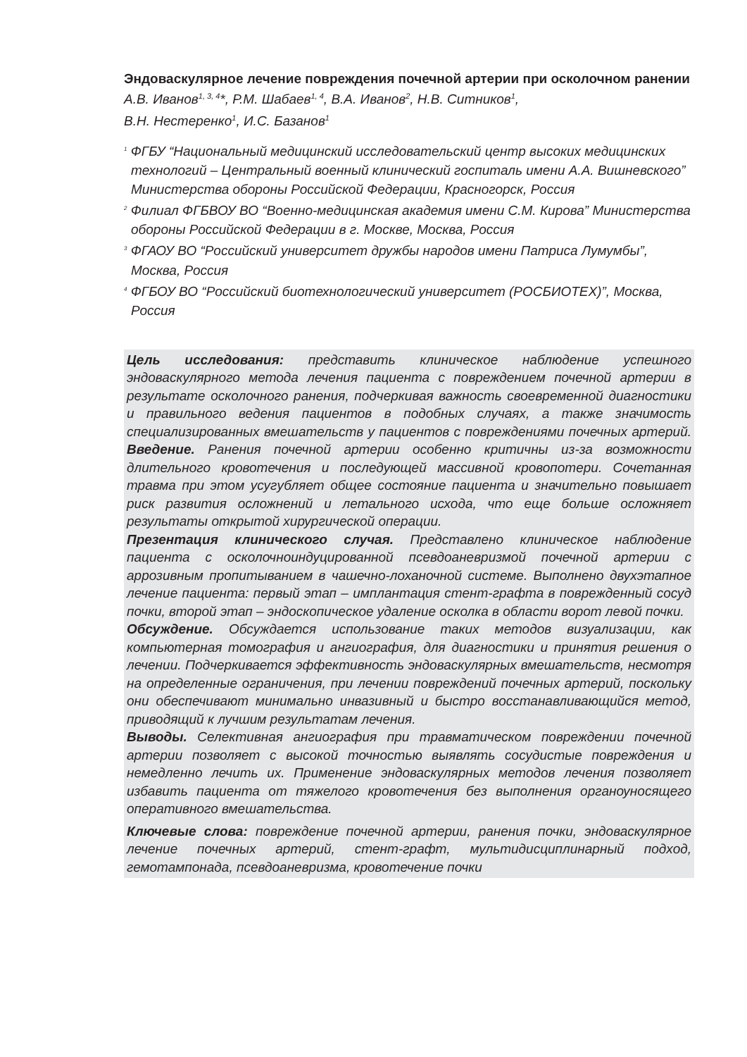Эндоваскулярное лечение повреждения почечной артерии при осколочном ранении
А.В. Иванов<sup>1, 3, 4</sup>*, Р.М. Шабаев<sup>1, 4</sup>, В.А. Иванов<sup>2</sup>, Н.В. Ситников<sup>1</sup>,
В.Н. Нестеренко<sup>1</sup>, И.С. Базанов<sup>1</sup>
<sup>1</sup> ФГБУ “Национальный медицинский исследовательский центр высоких медицинских технологий – Центральный военный клинический госпиталь имени А.А. Вишневского” Министерства обороны Российской Федерации, Красногорск, Россия
<sup>2</sup> Филиал ФГБВОУ ВО “Военно-медицинская академия имени С.М. Кирова” Министерства обороны Российской Федерации в г. Москве, Москва, Россия
<sup>3</sup> ФГАОУ ВО “Российский университет дружбы народов имени Патриса Лумумбы”, Москва, Россия
<sup>4</sup> ФГБОУ ВО “Российский биотехнологический университет (РОСБИОТЕХ)”, Москва, Россия
Цель исследования: представить клиническое наблюдение успешного эндоваскулярного метода лечения пациента с повреждением почечной артерии в результате осколочного ранения, подчеркивая важность своевременной диагностики и правильного ведения пациентов в подобных случаях, а также значимость специализированных вмешательств у пациентов с повреждениями почечных артерий. Введение. Ранения почечной артерии особенно критичны из-за возможности длительного кровотечения и последующей массивной кровопотери. Сочетанная травма при этом усугубляет общее состояние пациента и значительно повышает риск развития осложнений и летального исхода, что еще больше осложняет результаты открытой хирургической операции.
Презентация клинического случая. Представлено клиническое наблюдение пациента с осколочноиндуцированной псевдоаневризмой почечной артерии с аррозивным пропитыванием в чашечно-лоханочной системе. Выполнено двухэтапное лечение пациента: первый этап – имплантация стент-графта в поврежденный сосуд почки, второй этап – эндоскопическое удаление осколка в области ворот левой почки.
Обсуждение. Обсуждается использование таких методов визуализации, как компьютерная томография и ангиография, для диагностики и принятия решения о лечении. Подчеркивается эффективность эндоваскулярных вмешательств, несмотря на определенные ограничения, при лечении повреждений почечных артерий, поскольку они обеспечивают минимально инвазивный и быстро восстанавливающийся метод, приводящий к лучшим результатам лечения.
Выводы. Селективная ангиография при травматическом повреждении почечной артерии позволяет с высокой точностью выявлять сосудистые повреждения и немедленно лечить их. Применение эндоваскулярных методов лечения позволяет избавить пациента от тяжелого кровотечения без выполнения органоуносящего оперативного вмешательства.
Ключевые слова: повреждение почечной артерии, ранения почки, эндоваскулярное лечение почечных артерий, стент-графт, мультидисциплинарный подход, гемотампонада, псевдоаневризма, кровотечение почки